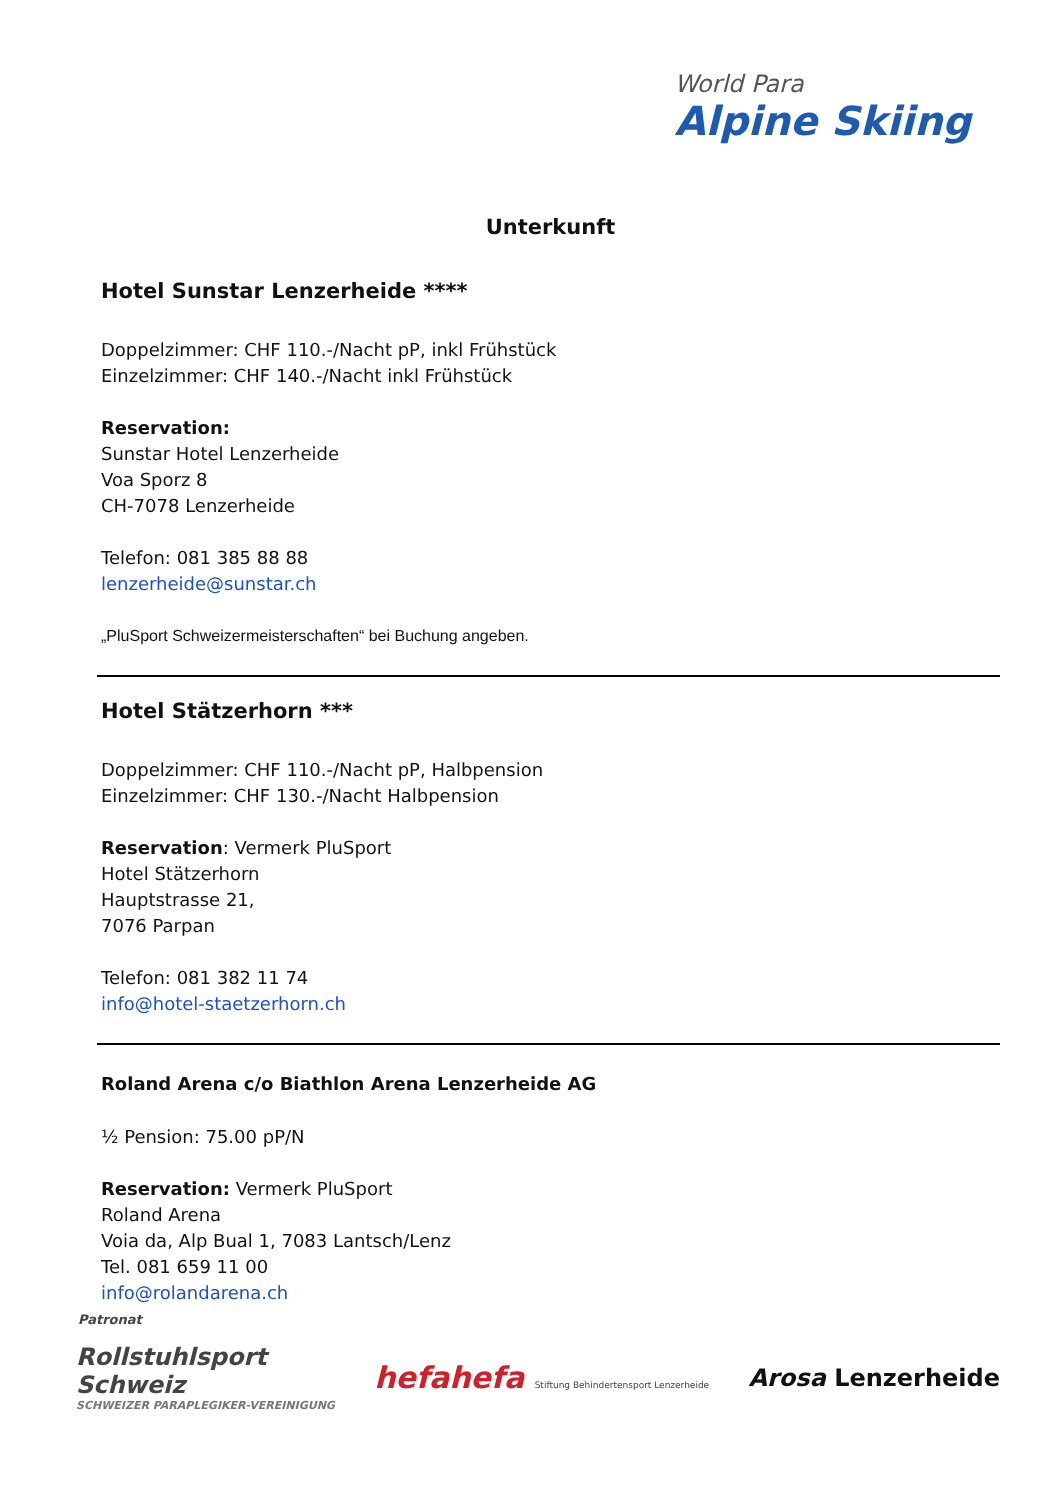World Para
Alpine Skiing
Unterkunft
Hotel Sunstar Lenzerheide ****
Doppelzimmer: CHF 110.-/Nacht pP, inkl Frühstück
Einzelzimmer: CHF 140.-/Nacht inkl Frühstück
Reservation:
Sunstar Hotel Lenzerheide
Voa Sporz 8
CH-7078 Lenzerheide
Telefon: 081 385 88 88
lenzerheide@sunstar.ch
„PluSport Schweizermeisterschaften“ bei Buchung angeben.
Hotel Stätzerhorn ***
Doppelzimmer: CHF 110.-/Nacht pP, Halbpension
Einzelzimmer: CHF 130.-/Nacht Halbpension
Reservation: Vermerk PluSport
Hotel Stätzerhorn
Hauptstrasse 21,
7076 Parpan
Telefon: 081 382 11 74
info@hotel-staetzerhorn.ch
Roland Arena c/o Biathlon Arena Lenzerheide AG
½ Pension: 75.00 pP/N
Reservation: Vermerk PluSport
Roland Arena
Voia da, Alp Bual 1, 7083 Lantsch/Lenz
Tel. 081 659 11 00
info@rolandarena.ch
Patronat
Rollstuhlsport
Schweiz
SCHWEIZER PARAPLEGIKER-VEREINIGUNG
hefahefa Stiftung Behindertensport Lenzerheide
Arosa Lenzerheide